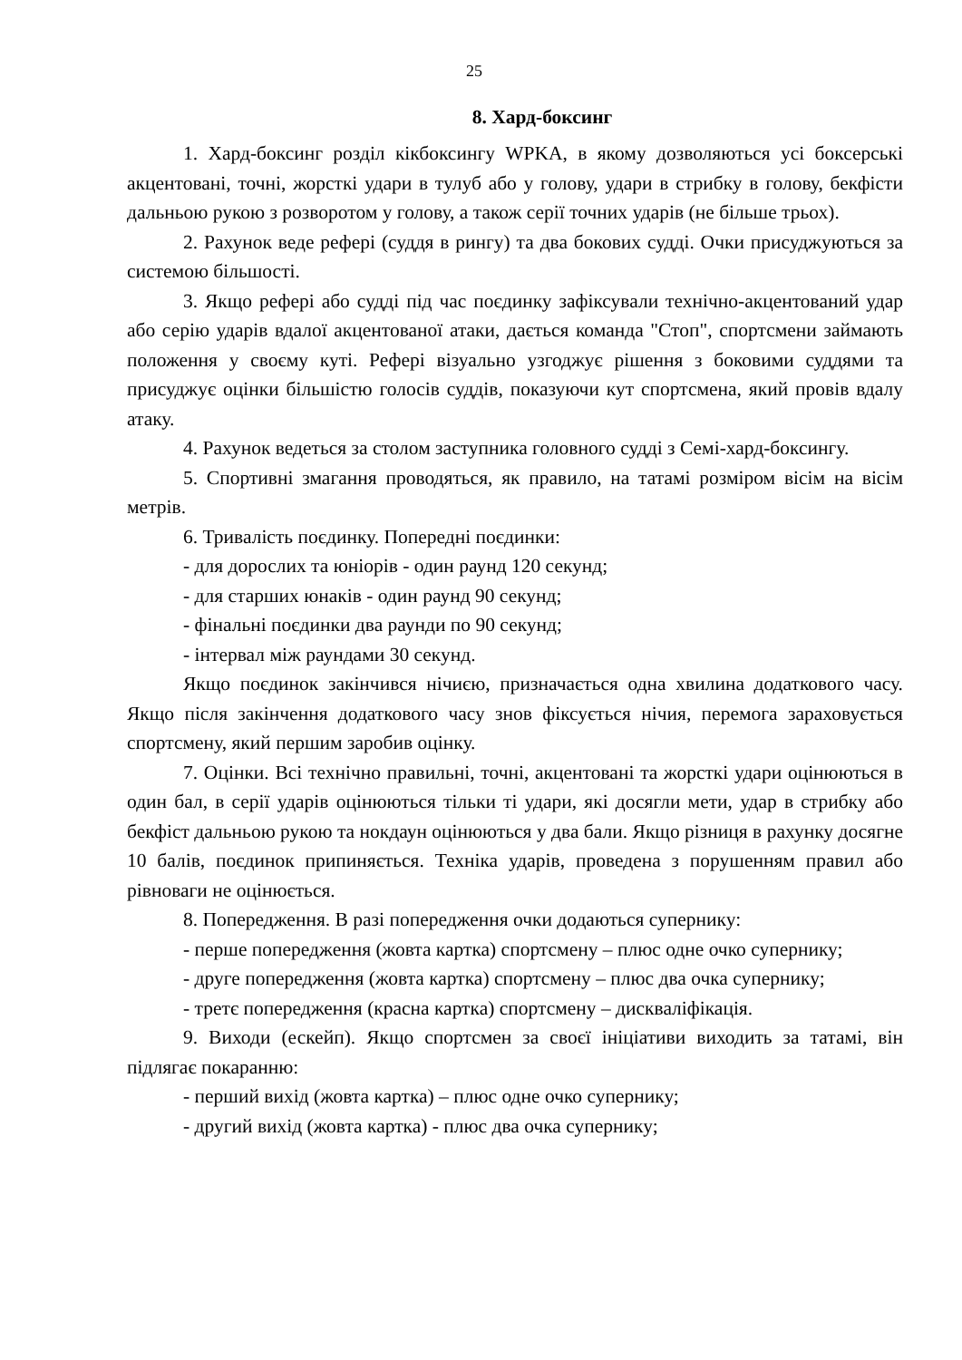25
8. Хард-боксинг
1. Хард-боксинг розділ кікбоксингу WPKA, в якому дозволяються усі боксерські акцентовані, точні, жорсткі удари в тулуб або у голову, удари в стрибку в голову, бекфісти дальньою рукою з розворотом у голову, а також серії точних ударів (не більше трьох).
2. Рахунок веде рефері (суддя в рингу) та два бокових судді. Очки присуджуються за системою більшості.
3. Якщо рефері або судді під час поєдинку зафіксували технічно-акцентований удар або серію ударів вдалої акцентованої атаки, дається команда "Стоп", спортсмени займають положення у своєму куті. Рефері візуально узгоджує рішення з боковими суддями та присуджує оцінки більшістю голосів суддів, показуючи кут спортсмена, який провів вдалу атаку.
4. Рахунок ведеться за столом заступника головного судді з Семі-хард-боксингу.
5. Спортивні змагання проводяться, як правило, на татамі розміром вісім на вісім метрів.
6. Тривалість поєдинку. Попередні поєдинки:
- для дорослих та юніорів - один раунд 120 секунд;
- для старших юнаків - один раунд 90 секунд;
- фінальні поєдинки два раунди по 90 секунд;
- інтервал між раундами 30 секунд.
Якщо поєдинок закінчився нічиєю, призначається одна хвилина додаткового часу. Якщо після закінчення додаткового часу знов фіксується нічия, перемога зараховується спортсмену, який першим заробив оцінку.
7. Оцінки. Всі технічно правильні, точні, акцентовані та жорсткі удари оцінюються в один бал, в серії ударів оцінюються тільки ті удари, які досягли мети, удар в стрибку або бекфіст дальньою рукою та нокдаун оцінюються у два бали. Якщо різниця в рахунку досягне 10 балів, поєдинок припиняється. Техніка ударів, проведена з порушенням правил або рівноваги не оцінюється.
8. Попередження. В разі попередження очки додаються супернику:
- перше попередження (жовта картка) спортсмену – плюс одне очко супернику;
- друге попередження (жовта картка) спортсмену – плюс два очка супернику;
- третє попередження (красна картка) спортсмену – дискваліфікація.
9. Виходи (ескейп). Якщо спортсмен за своєї ініціативи виходить за татамі, він підлягає покаранню:
- перший вихід (жовта картка) – плюс одне очко супернику;
- другий вихід (жовта картка) - плюс два очка супернику;